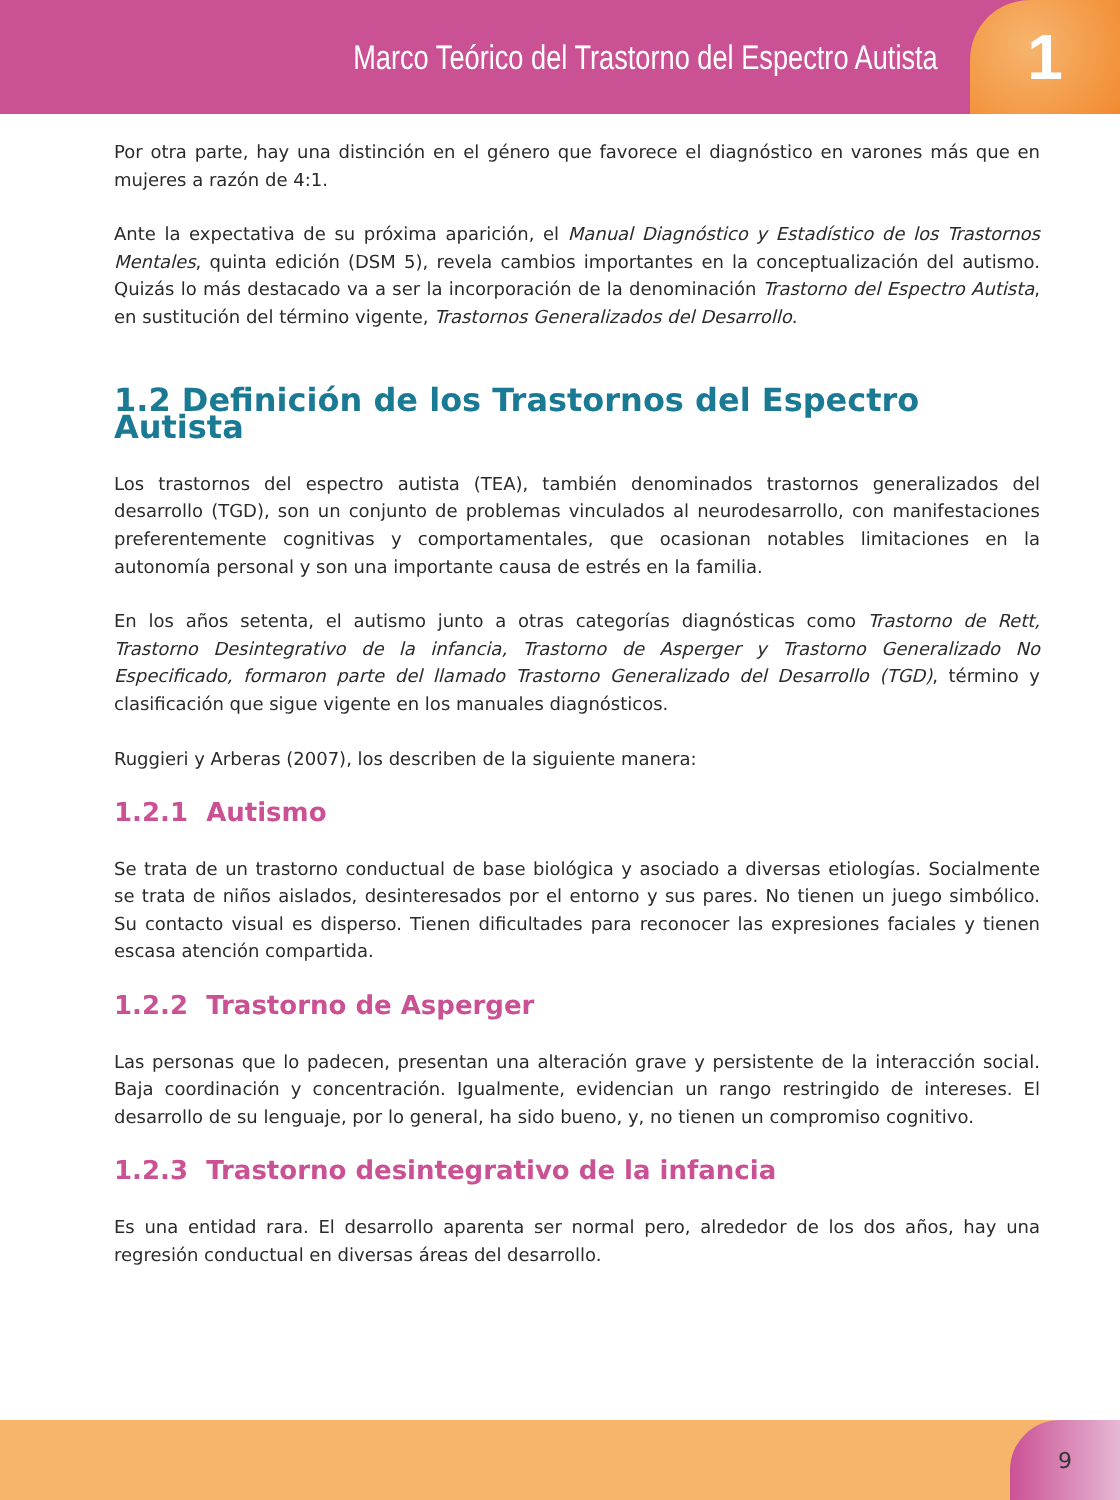Marco Teórico del Trastorno del Espectro Autista
1
Por otra parte, hay una distinción en el género que favorece el diagnóstico en varones más que en mujeres a razón de 4:1.
Ante la expectativa de su próxima aparición, el Manual Diagnóstico y Estadístico de los Trastornos Mentales, quinta edición (DSM 5), revela cambios importantes en la conceptualización del autismo. Quizás lo más destacado va a ser la incorporación de la denominación Trastorno del Espectro Autista, en sustitución del término vigente, Trastornos Generalizados del Desarrollo.
1.2 Definición de los Trastornos del Espectro Autista
Los trastornos del espectro autista (TEA), también denominados trastornos generalizados del desarrollo (TGD), son un conjunto de problemas vinculados al neurodesarrollo, con manifestaciones preferentemente cognitivas y comportamentales, que ocasionan notables limitaciones en la autonomía personal y son una importante causa de estrés en la familia.
En los años setenta, el autismo junto a otras categorías diagnósticas como Trastorno de Rett, Trastorno Desintegrativo de la infancia, Trastorno de Asperger y Trastorno Generalizado No Especificado, formaron parte del llamado Trastorno Generalizado del Desarrollo (TGD), término y clasificación que sigue vigente en los manuales diagnósticos.
Ruggieri y Arberas (2007), los describen de la siguiente manera:
1.2.1 Autismo
Se trata de un trastorno conductual de base biológica y asociado a diversas etiologías. Socialmente se trata de niños aislados, desinteresados por el entorno y sus pares. No tienen un juego simbólico. Su contacto visual es disperso. Tienen dificultades para reconocer las expresiones faciales y tienen escasa atención compartida.
1.2.2 Trastorno de Asperger
Las personas que lo padecen, presentan una alteración grave y persistente de la interacción social. Baja coordinación y concentración. Igualmente, evidencian un rango restringido de intereses. El desarrollo de su lenguaje, por lo general, ha sido bueno, y, no tienen un compromiso cognitivo.
1.2.3 Trastorno desintegrativo de la infancia
Es una entidad rara. El desarrollo aparenta ser normal pero, alrededor de los dos años, hay una regresión conductual en diversas áreas del desarrollo.
9